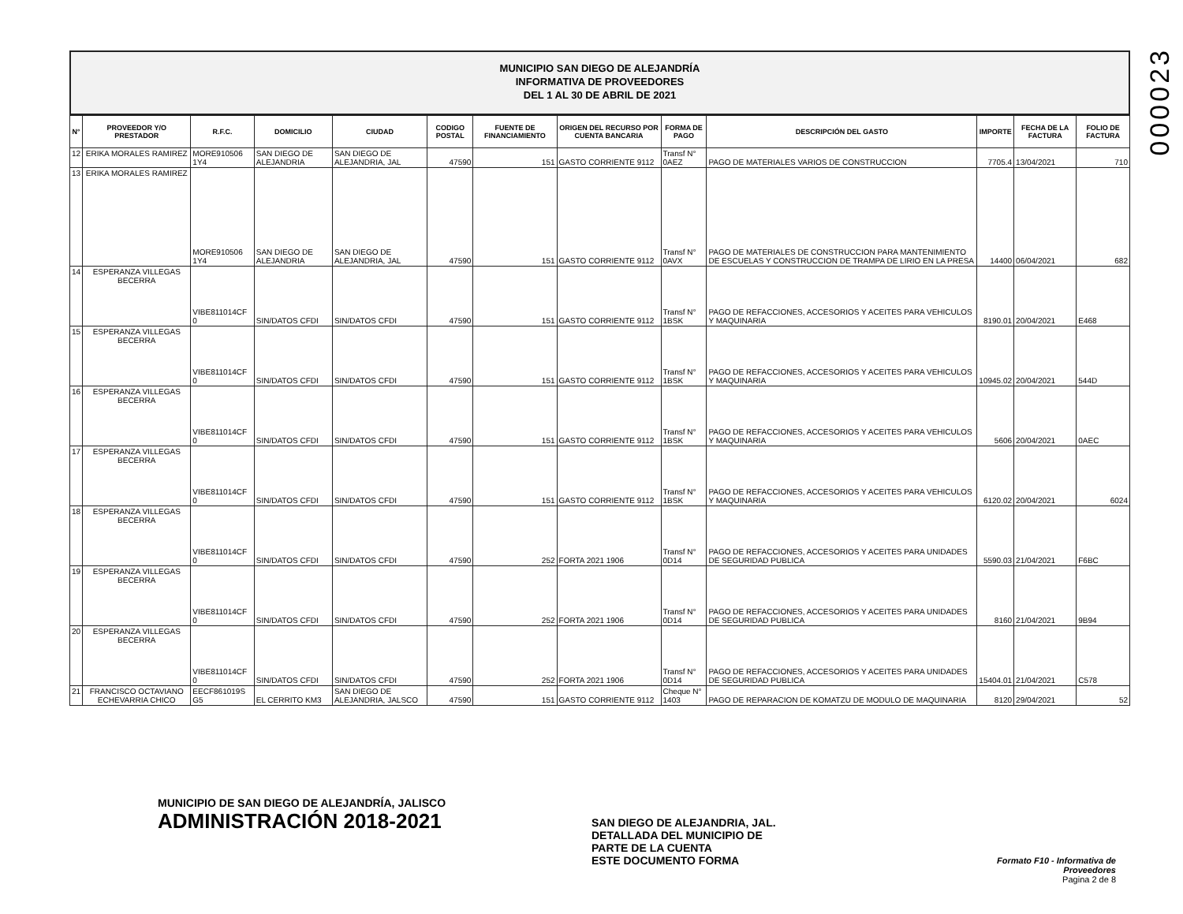000023
MUNICIPIO SAN DIEGO DE ALEJANDRÍA
INFORMATIVA DE PROVEEDORES
DEL 1 AL 30 DE ABRIL DE 2021
| N° | PROVEEDOR Y/O PRESTADOR | R.F.C. | DOMICILIO | CIUDAD | CODIGO POSTAL | FUENTE DE FINANCIAMIENTO | ORIGEN DEL RECURSO POR CUENTA BANCARIA | FORMA DE PAGO | DESCRIPCIÓN DEL GASTO | IMPORTE | FECHA DE LA FACTURA | FOLIO DE FACTURA |
| --- | --- | --- | --- | --- | --- | --- | --- | --- | --- | --- | --- | --- |
| 12 | ERIKA MORALES RAMIREZ | MORE910506 1Y4 | SAN DIEGO DE ALEJANDRIA | SAN DIEGO DE ALEJANDRIA, JAL | 47590 | 151 | GASTO CORRIENTE 9112 | Transf N° 0AEZ | PAGO DE MATERIALES VARIOS DE CONSTRUCCION | 7705.4 | 13/04/2021 | 710 |
| 13 | ERIKA MORALES RAMIREZ | MORE910506 1Y4 | SAN DIEGO DE ALEJANDRIA | SAN DIEGO DE ALEJANDRIA, JAL | 47590 | 151 | GASTO CORRIENTE 9112 | Transf N° 0AVX | PAGO DE MATERIALES DE CONSTRUCCION PARA MANTENIMIENTO DE ESCUELAS Y CONSTRUCCION DE TRAMPA DE LIRIO EN LA PRESA | 14400 | 06/04/2021 | 682 |
| 14 | ESPERANZA VILLEGAS BECERRA | VIBE811014CF 0 | SIN/DATOS CFDI | SIN/DATOS CFDI | 47590 | 151 | GASTO CORRIENTE 9112 | Transf N° 1BSK | PAGO DE REFACCIONES, ACCESORIOS Y ACEITES PARA VEHICULOS Y MAQUINARIA | 8190.01 | 20/04/2021 | E468 |
| 15 | ESPERANZA VILLEGAS BECERRA | VIBE811014CF 0 | SIN/DATOS CFDI | SIN/DATOS CFDI | 47590 | 151 | GASTO CORRIENTE 9112 | Transf N° 1BSK | PAGO DE REFACCIONES, ACCESORIOS Y ACEITES PARA VEHICULOS Y MAQUINARIA | 10945.02 | 20/04/2021 | 544D |
| 16 | ESPERANZA VILLEGAS BECERRA | VIBE811014CF 0 | SIN/DATOS CFDI | SIN/DATOS CFDI | 47590 | 151 | GASTO CORRIENTE 9112 | Transf N° 1BSK | PAGO DE REFACCIONES, ACCESORIOS Y ACEITES PARA VEHICULOS Y MAQUINARIA | 5606 | 20/04/2021 | 0AEC |
| 17 | ESPERANZA VILLEGAS BECERRA | VIBE811014CF 0 | SIN/DATOS CFDI | SIN/DATOS CFDI | 47590 | 151 | GASTO CORRIENTE 9112 | Transf N° 1BSK | PAGO DE REFACCIONES, ACCESORIOS Y ACEITES PARA VEHICULOS Y MAQUINARIA | 6120.02 | 20/04/2021 | 6024 |
| 18 | ESPERANZA VILLEGAS BECERRA | VIBE811014CF 0 | SIN/DATOS CFDI | SIN/DATOS CFDI | 47590 | 252 | FORTA 2021 1906 | Transf N° 0D14 | PAGO DE REFACCIONES, ACCESORIOS Y ACEITES PARA UNIDADES DE SEGURIDAD PUBLICA | 5590.03 | 21/04/2021 | F6BC |
| 19 | ESPERANZA VILLEGAS BECERRA | VIBE811014CF 0 | SIN/DATOS CFDI | SIN/DATOS CFDI | 47590 | 252 | FORTA 2021 1906 | Transf N° 0D14 | PAGO DE REFACCIONES, ACCESORIOS Y ACEITES PARA UNIDADES DE SEGURIDAD PUBLICA | 8160 | 21/04/2021 | 9B94 |
| 20 | ESPERANZA VILLEGAS BECERRA | VIBE811014CF 0 | SIN/DATOS CFDI | SIN/DATOS CFDI | 47590 | 252 | FORTA 2021 1906 | Transf N° 0D14 | PAGO DE REFACCIONES, ACCESORIOS Y ACEITES PARA UNIDADES DE SEGURIDAD PUBLICA | 15404.01 | 21/04/2021 | C578 |
| 21 | FRANCISCO OCTAVIANO ECHEVARRIA CHICO | EECF861019S G5 | EL CERRITO KM3 | SAN DIEGO DE ALEJANDRIA, JALSCO | 47590 | 151 | GASTO CORRIENTE 9112 | Cheque N° 1403 | PAGO DE REPARACION DE KOMATZU DE MODULO DE MAQUINARIA | 8120 | 29/04/2021 | 52 |
MUNICIPIO DE SAN DIEGO DE ALEJANDRÍA, JALISCO
ADMINISTRACIÓN 2018-2021
SAN DIEGO DE ALEJANDRIA, JAL.
DETALLADA DEL MUNICIPIO DE
PARTE DE LA CUENTA
ESTE DOCUMENTO FORMA
Formato F10 - Informativa de Proveedores
Pagina 2 de 8